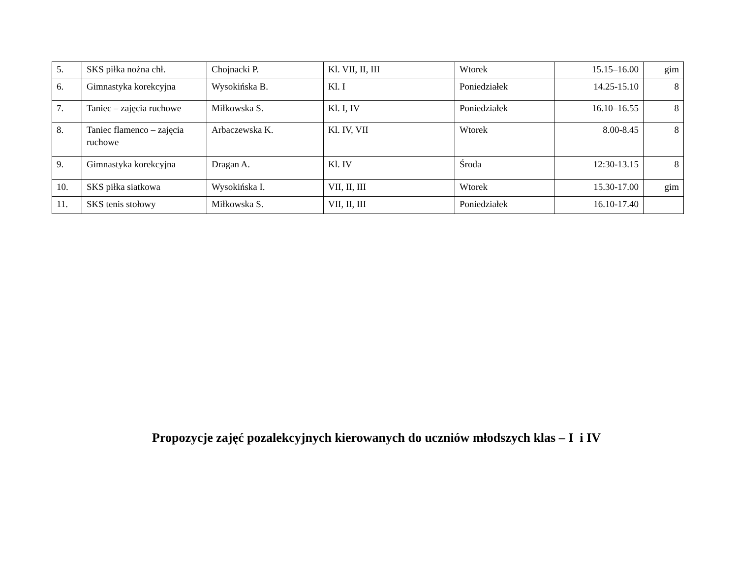| 5. | SKS piłka nożna chł. | Chojnacki P. | Kl. VII, II, III | Wtorek | 15.15–16.00 | gim |
| 6. | Gimnastyka korekcyjna | Wysokińska B. | Kl. I | Poniedziałek | 14.25-15.10 | 8 |
| 7. | Taniec – zajęcia ruchowe | Miłkowska S. | Kl. I, IV | Poniedziałek | 16.10–16.55 | 8 |
| 8. | Taniec flamenco – zajęcia ruchowe | Arbaczewska K. | Kl. IV, VII | Wtorek | 8.00-8.45 | 8 |
| 9. | Gimnastyka korekcyjna | Dragan A. | Kl. IV | Środa | 12:30-13.15 | 8 |
| 10. | SKS piłka siatkowa | Wysokińska I. | VII, II, III | Wtorek | 15.30-17.00 | gim |
| 11. | SKS tenis stołowy | Miłkowska S. | VII, II, III | Poniedziałek | 16.10-17.40 | |
Propozycje zajęć pozalekcyjnych kierowanych do uczniów młodszych klas – I i IV